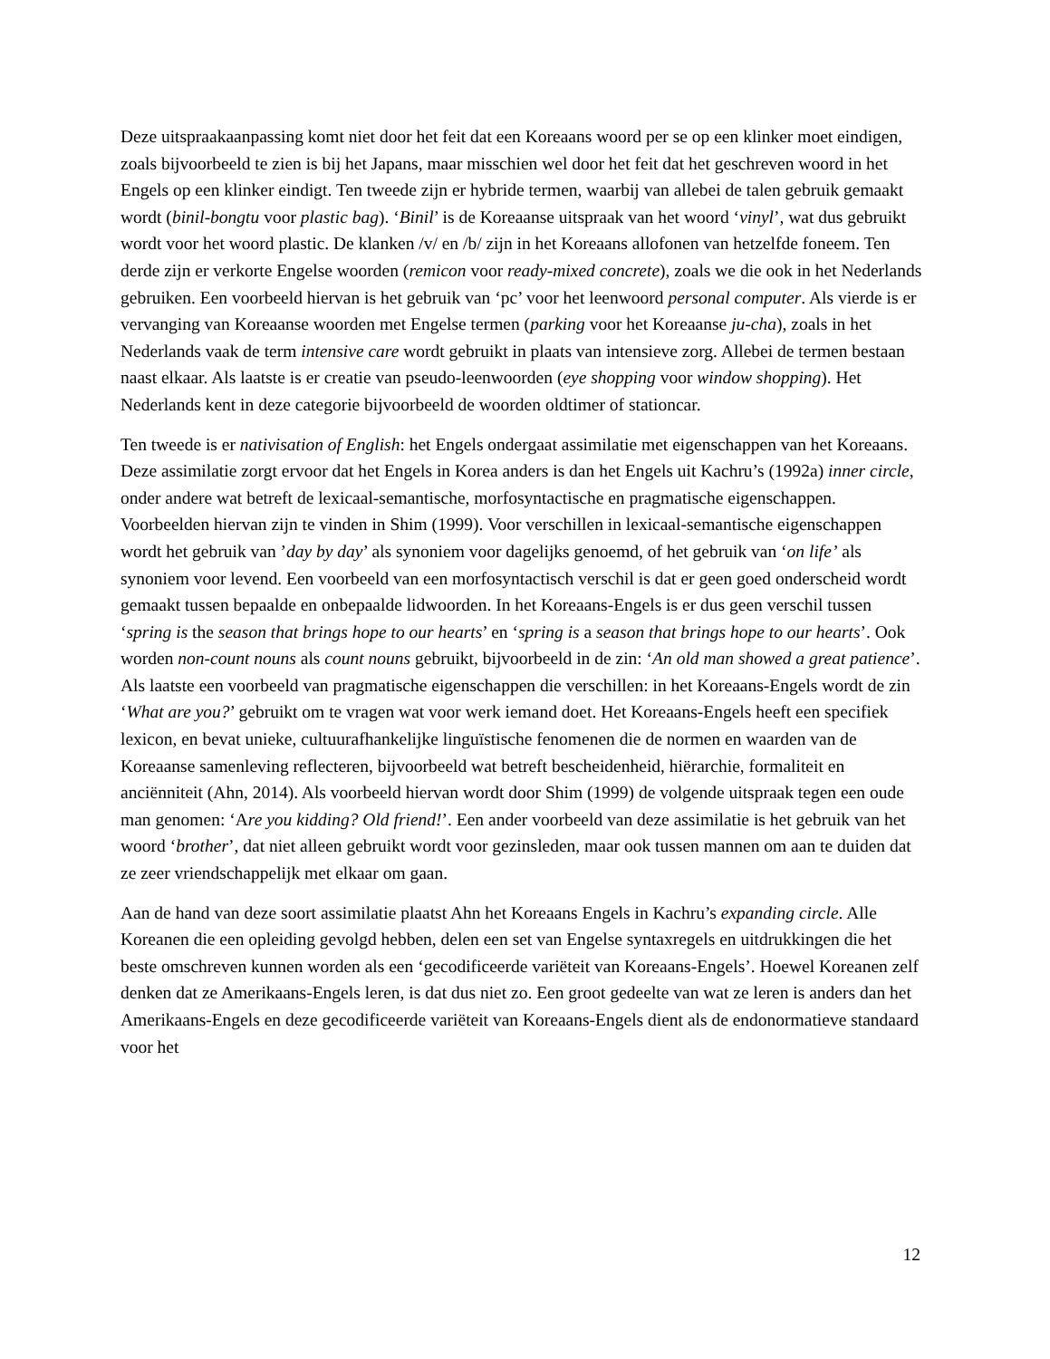Deze uitspraakaanpassing komt niet door het feit dat een Koreaans woord per se op een klinker moet eindigen, zoals bijvoorbeeld te zien is bij het Japans, maar misschien wel door het feit dat het geschreven woord in het Engels op een klinker eindigt. Ten tweede zijn er hybride termen, waarbij van allebei de talen gebruik gemaakt wordt (binil-bongtu voor plastic bag). ‘Binil’ is de Koreaanse uitspraak van het woord ‘vinyl’, wat dus gebruikt wordt voor het woord plastic. De klanken /v/ en /b/ zijn in het Koreaans allofonen van hetzelfde foneem. Ten derde zijn er verkorte Engelse woorden (remicon voor ready-mixed concrete), zoals we die ook in het Nederlands gebruiken. Een voorbeeld hiervan is het gebruik van ‘pc’ voor het leenwoord personal computer. Als vierde is er vervanging van Koreaanse woorden met Engelse termen (parking voor het Koreaanse ju-cha), zoals in het Nederlands vaak de term intensive care wordt gebruikt in plaats van intensieve zorg. Allebei de termen bestaan naast elkaar. Als laatste is er creatie van pseudo-leenwoorden (eye shopping voor window shopping). Het Nederlands kent in deze categorie bijvoorbeeld de woorden oldtimer of stationcar.
Ten tweede is er nativisation of English: het Engels ondergaat assimilatie met eigenschappen van het Koreaans. Deze assimilatie zorgt ervoor dat het Engels in Korea anders is dan het Engels uit Kachru’s (1992a) inner circle, onder andere wat betreft de lexicaal-semantische, morfosyntactische en pragmatische eigenschappen. Voorbeelden hiervan zijn te vinden in Shim (1999). Voor verschillen in lexicaal-semantische eigenschappen wordt het gebruik van ’day by day’ als synoniem voor dagelijks genoemd, of het gebruik van ‘on life’ als synoniem voor levend. Een voorbeeld van een morfosyntactisch verschil is dat er geen goed onderscheid wordt gemaakt tussen bepaalde en onbepaalde lidwoorden. In het Koreaans-Engels is er dus geen verschil tussen ‘spring is the season that brings hope to our hearts’ en ‘spring is a season that brings hope to our hearts’. Ook worden non-count nouns als count nouns gebruikt, bijvoorbeeld in de zin: ‘An old man showed a great patience’. Als laatste een voorbeeld van pragmatische eigenschappen die verschillen: in het Koreaans-Engels wordt de zin ‘What are you?’ gebruikt om te vragen wat voor werk iemand doet. Het Koreaans-Engels heeft een specifiek lexicon, en bevat unieke, cultuurafhankelijke linguïstische fenomenen die de normen en waarden van de Koreaanse samenleving reflecteren, bijvoorbeeld wat betreft bescheidenheid, hiërarchie, formaliteit en anciënniteit (Ahn, 2014). Als voorbeeld hiervan wordt door Shim (1999) de volgende uitspraak tegen een oude man genomen: ‘Are you kidding? Old friend!’. Een ander voorbeeld van deze assimilatie is het gebruik van het woord ‘brother’, dat niet alleen gebruikt wordt voor gezinsleden, maar ook tussen mannen om aan te duiden dat ze zeer vriendschappelijk met elkaar om gaan.
Aan de hand van deze soort assimilatie plaatst Ahn het Koreaans Engels in Kachru’s expanding circle. Alle Koreanen die een opleiding gevolgd hebben, delen een set van Engelse syntaxregels en uitdrukkingen die het beste omschreven kunnen worden als een ‘gecodificeerde variëteit van Koreaans-Engels’. Hoewel Koreanen zelf denken dat ze Amerikaans-Engels leren, is dat dus niet zo. Een groot gedeelte van wat ze leren is anders dan het Amerikaans-Engels en deze gecodificeerde variëteit van Koreaans-Engels dient als de endonormatieve standaard voor het
12